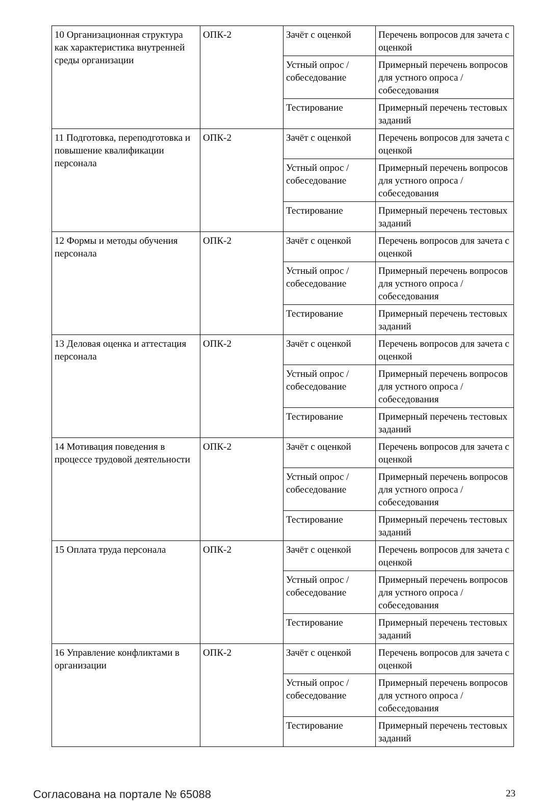| 10 Организационная структура как характеристика внутренней среды организации | ОПК-2 | Зачёт с оценкой | Перечень вопросов для зачета с оценкой |
| | | Устный опрос / собеседование | Примерный перечень вопросов для устного опроса / собеседования |
| | | Тестирование | Примерный перечень тестовых заданий |
| 11 Подготовка, переподготовка и повышение квалификации персонала | ОПК-2 | Зачёт с оценкой | Перечень вопросов для зачета с оценкой |
| | | Устный опрос / собеседование | Примерный перечень вопросов для устного опроса / собеседования |
| | | Тестирование | Примерный перечень тестовых заданий |
| 12 Формы и методы обучения персонала | ОПК-2 | Зачёт с оценкой | Перечень вопросов для зачета с оценкой |
| | | Устный опрос / собеседование | Примерный перечень вопросов для устного опроса / собеседования |
| | | Тестирование | Примерный перечень тестовых заданий |
| 13 Деловая оценка и аттестация персонала | ОПК-2 | Зачёт с оценкой | Перечень вопросов для зачета с оценкой |
| | | Устный опрос / собеседование | Примерный перечень вопросов для устного опроса / собеседования |
| | | Тестирование | Примерный перечень тестовых заданий |
| 14 Мотивация поведения в процессе трудовой деятельности | ОПК-2 | Зачёт с оценкой | Перечень вопросов для зачета с оценкой |
| | | Устный опрос / собеседование | Примерный перечень вопросов для устного опроса / собеседования |
| | | Тестирование | Примерный перечень тестовых заданий |
| 15 Оплата труда персонала | ОПК-2 | Зачёт с оценкой | Перечень вопросов для зачета с оценкой |
| | | Устный опрос / собеседование | Примерный перечень вопросов для устного опроса / собеседования |
| | | Тестирование | Примерный перечень тестовых заданий |
| 16 Управление конфликтами в организации | ОПК-2 | Зачёт с оценкой | Перечень вопросов для зачета с оценкой |
| | | Устный опрос / собеседование | Примерный перечень вопросов для устного опроса / собеседования |
| | | Тестирование | Примерный перечень тестовых заданий |
Согласована на портале № 65088 23